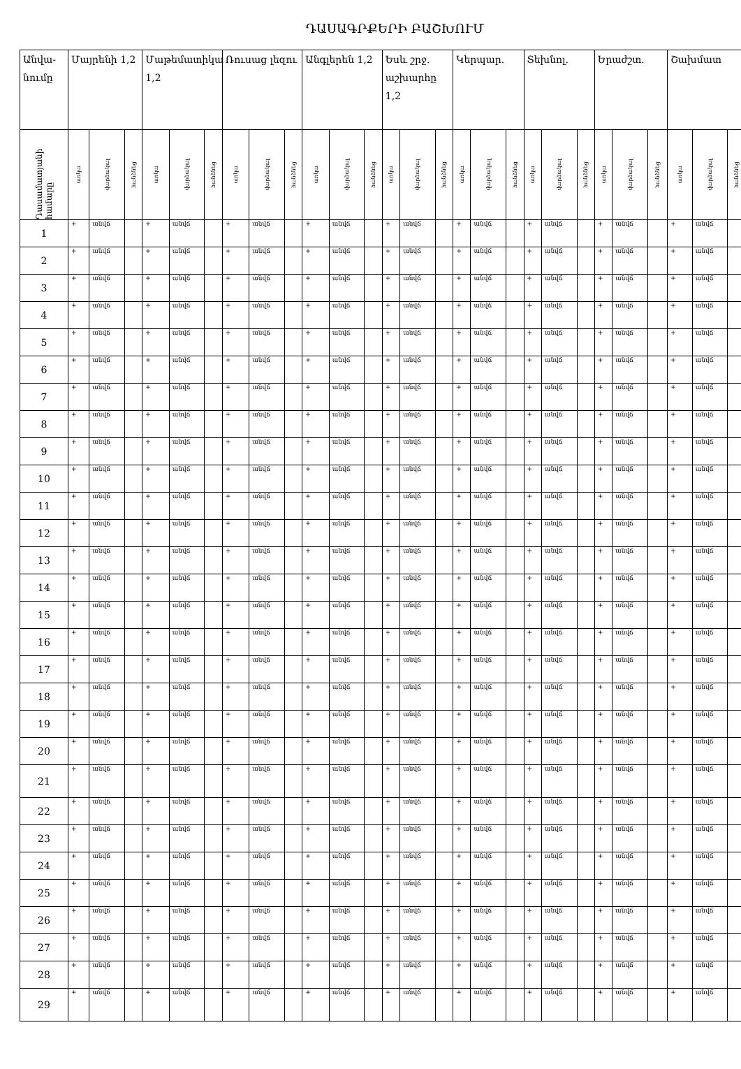ԴԱՍԱԳՐՔԵՐԻ ԲԱՇԽՈՒՄ
| Անվա-նումը | Մայրենի 1,2 | | | Մաթեմատիկա 1,2 | | | Ռուսաց լեզու | | | Անգլերեն 1,2 | | | Եսև շրջ. աշխարհը 1,2 | | | Կերպար. | | | Տեխնոլ. | | | Երաժշտ. | | | Շախմատ | | |
| --- | --- | --- | --- | --- | --- | --- | --- | --- | --- | --- | --- | --- | --- | --- | --- | --- | --- | --- | --- | --- | --- | --- | --- | --- | --- | --- | --- |
| Դասամատյանի համարը | առկա | վարձակալ | հանձնեց | առկա | վարձակալ | հանձնեց | առկա | վարձակալ | հանձնեց | առկա | վարձակալ | հանձնեց | առկա | վարձակալ | հանձնեց | առկա | վարձակալ | հանձնեց | առկա | վարձակալ | հանձնեց | առկա | վարձակալ | հանձնեց | առկա | վարձակալ | հանձնեց |
| 1 | + | անվճ | | + | անվճ | | + | անվճ | | + | անվճ | | + | անվճ | | + | անվճ | | + | անվճ | | + | անվճ | | + | անվճ | |
| 2 | + | անվճ | | + | անվճ | | + | անվճ | | + | անվճ | | + | անվճ | | + | անվճ | | + | անվճ | | + | անվճ | | + | անվճ | |
| 3 | + | անվճ | | + | անվճ | | + | անվճ | | + | անվճ | | + | անվճ | | + | անվճ | | + | անվճ | | + | անվճ | | + | անվճ | |
| 4 | + | անվճ | | + | անվճ | | + | անվճ | | + | անվճ | | + | անվճ | | + | անվճ | | + | անվճ | | + | անվճ | | + | անվճ | |
| 5 | + | անվճ | | + | անվճ | | + | անվճ | | + | անվճ | | + | անվճ | | + | անվճ | | + | անվճ | | + | անվճ | | + | անվճ | |
| 6 | + | անվճ | | + | անվճ | | + | անվճ | | + | անվճ | | + | անվճ | | + | անվճ | | + | անվճ | | + | անվճ | | + | անվճ | |
| 7 | + | անվճ | | + | անվճ | | + | անվճ | | + | անվճ | | + | անվճ | | + | անվճ | | + | անվճ | | + | անվճ | | + | անվճ | |
| 8 | + | անվճ | | + | անվճ | | + | անվճ | | + | անվճ | | + | անվճ | | + | անվճ | | + | անվճ | | + | անվճ | | + | անվճ | |
| 9 | + | անվճ | | + | անվճ | | + | անվճ | | + | անվճ | | + | անվճ | | + | անվճ | | + | անվճ | | + | անվճ | | + | անվճ | |
| 10 | + | անվճ | | + | անվճ | | + | անվճ | | + | անվճ | | + | անվճ | | + | անվճ | | + | անվճ | | + | անվճ | | + | անվճ | |
| 11 | + | անվճ | | + | անվճ | | + | անվճ | | + | անվճ | | + | անվճ | | + | անվճ | | + | անվճ | | + | անվճ | | + | անվճ | |
| 12 | + | անվճ | | + | անվճ | | + | անվճ | | + | անվճ | | + | անվճ | | + | անվճ | | + | անվճ | | + | անվճ | | + | անվճ | |
| 13 | + | անվճ | | + | անվճ | | + | անվճ | | + | անվճ | | + | անվճ | | + | անվճ | | + | անվճ | | + | անվճ | | + | անվճ | |
| 14 | + | անվճ | | + | անվճ | | + | անվճ | | + | անվճ | | + | անվճ | | + | անվճ | | + | անվճ | | + | անվճ | | + | անվճ | |
| 15 | + | անվճ | | + | անվճ | | + | անվճ | | + | անվճ | | + | անվճ | | + | անվճ | | + | անվճ | | + | անվճ | | + | անվճ | |
| 16 | + | անվճ | | + | անվճ | | + | անվճ | | + | անվճ | | + | անվճ | | + | անվճ | | + | անվճ | | + | անվճ | | + | անվճ | |
| 17 | + | անվճ | | + | անվճ | | + | անվճ | | + | անվճ | | + | անվճ | | + | անվճ | | + | անվճ | | + | անվճ | | + | անվճ | |
| 18 | + | անվճ | | + | անվճ | | + | անվճ | | + | անվճ | | + | անվճ | | + | անվճ | | + | անվճ | | + | անվճ | | + | անվճ | |
| 19 | + | անվճ | | + | անվճ | | + | անվճ | | + | անվճ | | + | անվճ | | + | անվճ | | + | անվճ | | + | անվճ | | + | անվճ | |
| 20 | + | անվճ | | + | անվճ | | + | անվճ | | + | անվճ | | + | անվճ | | + | անվճ | | + | անվճ | | + | անվճ | | + | անվճ | |
| 21 | + | անվճ | | + | անվճ | | + | անվճ | | + | անվճ | | + | անվճ | | + | անվճ | | + | անվճ | | + | անվճ | | + | անվճ | |
| 22 | + | անվճ | | + | անվճ | | + | անվճ | | + | անվճ | | + | անվճ | | + | անվճ | | + | անվճ | | + | անվճ | | + | անվճ | |
| 23 | + | անվճ | | + | անվճ | | + | անվճ | | + | անվճ | | + | անվճ | | + | անվճ | | + | անվճ | | + | անվճ | | + | անվճ | |
| 24 | + | անվճ | | + | անվճ | | + | անվճ | | + | անվճ | | + | անվճ | | + | անվճ | | + | անվճ | | + | անվճ | | + | անվճ | |
| 25 | + | անվճ | | + | անվճ | | + | անվճ | | + | անվճ | | + | անվճ | | + | անվճ | | + | անվճ | | + | անվճ | | + | անվճ | |
| 26 | + | անվճ | | + | անվճ | | + | անվճ | | + | անվճ | | + | անվճ | | + | անվճ | | + | անվճ | | + | անվճ | | + | անվճ | |
| 27 | + | անվճ | | + | անվճ | | + | անվճ | | + | անվճ | | + | անվճ | | + | անվճ | | + | անվճ | | + | անվճ | | + | անվճ | |
| 28 | + | անվճ | | + | անվճ | | + | անվճ | | + | անվճ | | + | անվճ | | + | անվճ | | + | անվճ | | + | անվճ | | + | անվճ | |
| 29 | + | անվճ | | + | անվճ | | + | անվճ | | + | անվճ | | + | անվճ | | + | անվճ | | + | անվճ | | + | անվճ | | + | անվճ | |